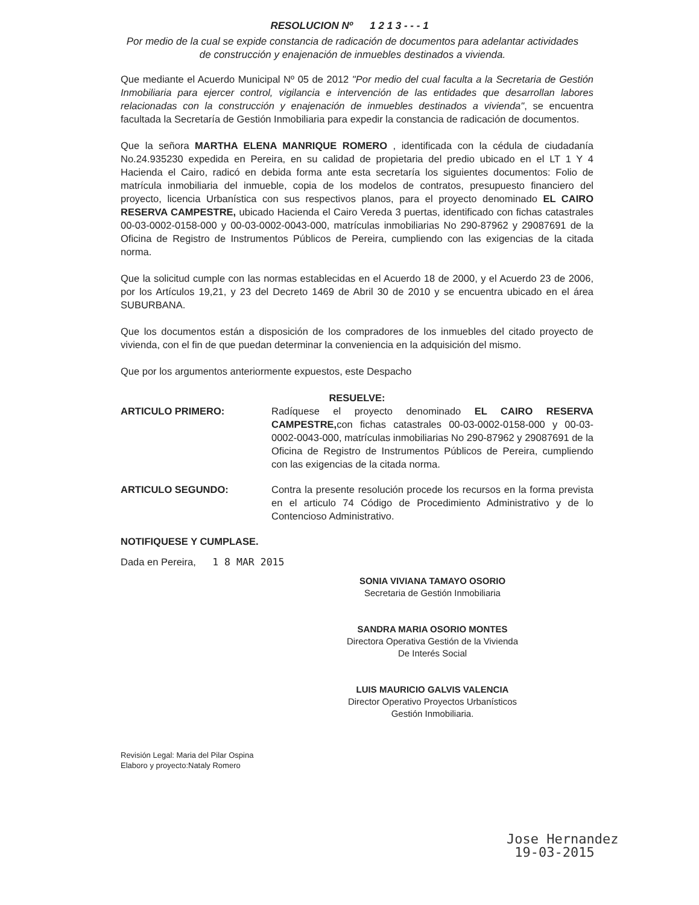RESOLUCION Nº 1 2 1 3 - - - 1
Por medio de la cual se expide constancia de radicación de documentos para adelantar actividades de construcción y enajenación de inmuebles destinados a vivienda.
Que mediante el Acuerdo Municipal Nº 05 de 2012 "Por medio del cual faculta a la Secretaria de Gestión Inmobiliaria para ejercer control, vigilancia e intervención de las entidades que desarrollan labores relacionadas con la construcción y enajenación de inmuebles destinados a vivienda", se encuentra facultada la Secretaría de Gestión Inmobiliaria para expedir la constancia de radicación de documentos.
Que la señora MARTHA ELENA MANRIQUE ROMERO , identificada con la cédula de ciudadanía No.24.935230 expedida en Pereira, en su calidad de propietaria del predio ubicado en el LT 1 Y 4 Hacienda el Cairo, radicó en debida forma ante esta secretaría los siguientes documentos: Folio de matrícula inmobiliaria del inmueble, copia de los modelos de contratos, presupuesto financiero del proyecto, licencia Urbanística con sus respectivos planos, para el proyecto denominado EL CAIRO RESERVA CAMPESTRE, ubicado Hacienda el Cairo Vereda 3 puertas, identificado con fichas catastrales 00-03-0002-0158-000 y 00-03-0002-0043-000, matrículas inmobiliarias No 290-87962 y 29087691 de la Oficina de Registro de Instrumentos Públicos de Pereira, cumpliendo con las exigencias de la citada norma.
Que la solicitud cumple con las normas establecidas en el Acuerdo 18 de 2000, y el Acuerdo 23 de 2006, por los Artículos 19,21, y 23 del Decreto 1469 de Abril 30 de 2010 y se encuentra ubicado en el área SUBURBANA.
Que los documentos están a disposición de los compradores de los inmuebles del citado proyecto de vivienda, con el fin de que puedan determinar la conveniencia en la adquisición del mismo.
Que por los argumentos anteriormente expuestos, este Despacho
RESUELVE:
ARTICULO PRIMERO: Radíquese el proyecto denominado EL CAIRO RESERVA CAMPESTRE, con fichas catastrales 00-03-0002-0158-000 y 00-03-0002-0043-000, matrículas inmobiliarias No 290-87962 y 29087691 de la Oficina de Registro de Instrumentos Públicos de Pereira, cumpliendo con las exigencias de la citada norma.
ARTICULO SEGUNDO: Contra la presente resolución procede los recursos en la forma prevista en el articulo 74 Código de Procedimiento Administrativo y de lo Contencioso Administrativo.
NOTIFIQUESE Y CUMPLASE.
Dada en Pereira, 1 8 MAR 2015
SONIA VIVIANA TAMAYO OSORIO
Secretaria de Gestión Inmobiliaria
SANDRA MARIA OSORIO MONTES
Directora Operativa Gestión de la Vivienda
De Interés Social
LUIS MAURICIO GALVIS VALENCIA
Director Operativo Proyectos Urbanísticos
Gestión Inmobiliaria.
Revisión Legal: Maria del Pilar Ospina
Elaboro y proyecto:Nataly Romero
Jose Hernandez
19-03-2015